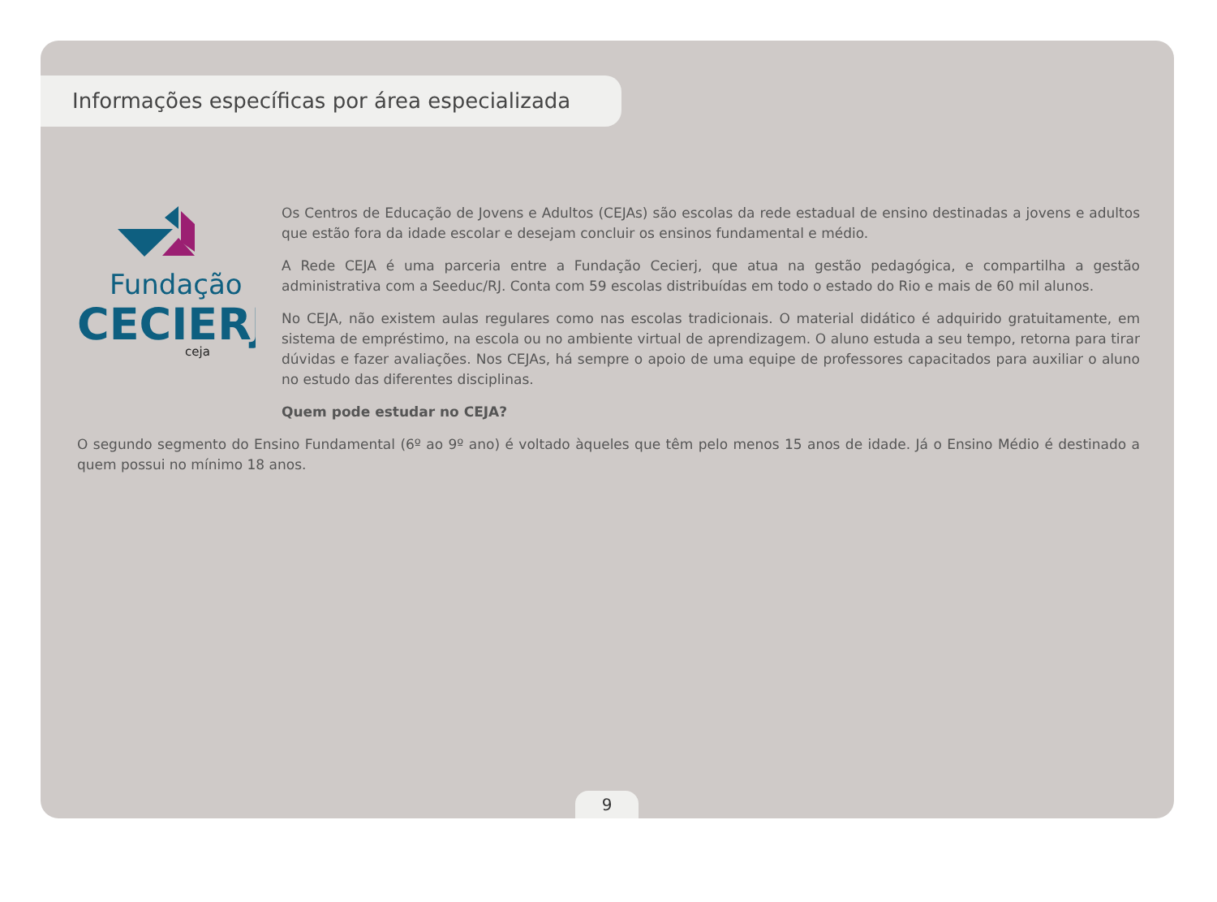Informações específicas por área especializada
Fundação
CECIERJ
ceja
Os Centros de Educação de Jovens e Adultos (CEJAs) são escolas da rede estadual de ensino destinadas a jovens e adultos que estão fora da idade escolar e desejam concluir os ensinos fundamental e médio.
A Rede CEJA é uma parceria entre a Fundação Cecierj, que atua na gestão pedagógica, e compartilha a gestão administrativa com a Seeduc/RJ. Conta com 59 escolas distribuídas em todo o estado do Rio e mais de 60 mil alunos.
No CEJA, não existem aulas regulares como nas escolas tradicionais. O material didático é adquirido gratuitamente, em sistema de empréstimo, na escola ou no ambiente virtual de aprendizagem. O aluno estuda a seu tempo, retorna para tirar dúvidas e fazer avaliações. Nos CEJAs, há sempre o apoio de uma equipe de professores capacitados para auxiliar o aluno no estudo das diferentes disciplinas.
Quem pode estudar no CEJA?
O segundo segmento do Ensino Fundamental (6º ao 9º ano) é voltado àqueles que têm pelo menos 15 anos de idade. Já o Ensino Médio é destinado a quem possui no mínimo 18 anos.
9